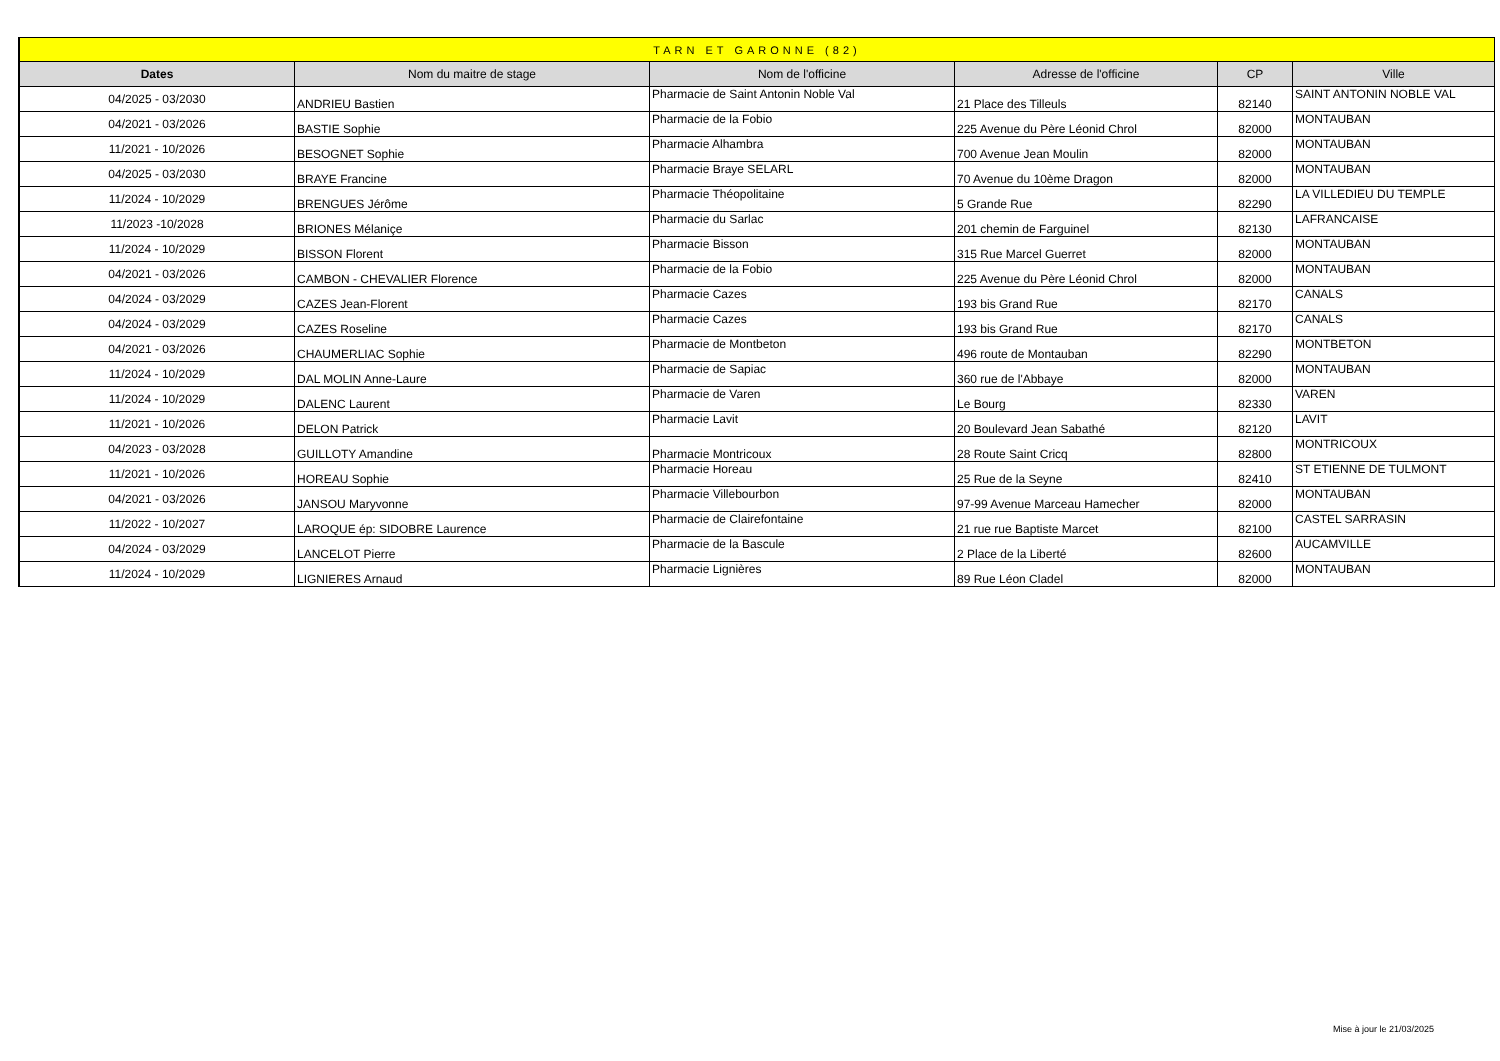| TARN ET GARONNE (82) | | | | | |
| Dates | Nom du maitre de stage | Nom de l'officine | Adresse de l'officine | CP | Ville |
| 04/2025 - 03/2030 | ANDRIEU Bastien | Pharmacie de Saint Antonin Noble Val | 21 Place des Tilleuls | 82140 | SAINT ANTONIN NOBLE VAL |
| 04/2021 - 03/2026 | BASTIE Sophie | Pharmacie de la Fobio | 225 Avenue du Père Léonid Chrol | 82000 | MONTAUBAN |
| 11/2021 - 10/2026 | BESOGNET Sophie | Pharmacie Alhambra | 700 Avenue Jean Moulin | 82000 | MONTAUBAN |
| 04/2025 - 03/2030 | BRAYE Francine | Pharmacie Braye SELARL | 70 Avenue du 10ème Dragon | 82000 | MONTAUBAN |
| 11/2024 - 10/2029 | BRENGUES Jérôme | Pharmacie Théopolitaine | 5 Grande Rue | 82290 | LA VILLEDIEU DU TEMPLE |
| 11/2023 -10/2028 | BRIONES Mélaniçe | Pharmacie du Sarlac | 201 chemin de Farguinel | 82130 | LAFRANCAISE |
| 11/2024 - 10/2029 | BISSON Florent | Pharmacie Bisson | 315 Rue Marcel Guerret | 82000 | MONTAUBAN |
| 04/2021 - 03/2026 | CAMBON - CHEVALIER Florence | Pharmacie de la Fobio | 225 Avenue du Père Léonid Chrol | 82000 | MONTAUBAN |
| 04/2024 - 03/2029 | CAZES Jean-Florent | Pharmacie Cazes | 193 bis Grand Rue | 82170 | CANALS |
| 04/2024 - 03/2029 | CAZES Roseline | Pharmacie Cazes | 193 bis Grand Rue | 82170 | CANALS |
| 04/2021 - 03/2026 | CHAUMERLIAC Sophie | Pharmacie de Montbeton | 496 route de Montauban | 82290 | MONTBETON |
| 11/2024 - 10/2029 | DAL MOLIN Anne-Laure | Pharmacie de Sapiac | 360 rue de l'Abbaye | 82000 | MONTAUBAN |
| 11/2024 - 10/2029 | DALENC Laurent | Pharmacie de Varen | Le Bourg | 82330 | VAREN |
| 11/2021 - 10/2026 | DELON Patrick | Pharmacie Lavit | 20 Boulevard Jean Sabathé | 82120 | LAVIT |
| 04/2023 - 03/2028 | GUILLOTY Amandine | Pharmacie Montricoux | 28 Route Saint Cricq | 82800 | MONTRICOUX |
| 11/2021 - 10/2026 | HOREAU Sophie | Pharmacie Horeau | 25 Rue de la Seyne | 82410 | ST ETIENNE DE TULMONT |
| 04/2021 - 03/2026 | JANSOU Maryvonne | Pharmacie Villebourbon | 97-99 Avenue Marceau Hamecher | 82000 | MONTAUBAN |
| 11/2022 - 10/2027 | LAROQUE ép: SIDOBRE Laurence | Pharmacie de Clairefontaine | 21 rue rue Baptiste Marcet | 82100 | CASTEL SARRASIN |
| 04/2024 - 03/2029 | LANCELOT Pierre | Pharmacie de la Bascule | 2 Place de la Liberté | 82600 | AUCAMVILLE |
| 11/2024 - 10/2029 | LIGNIERES Arnaud | Pharmacie Lignières | 89 Rue Léon Cladel | 82000 | MONTAUBAN |
Mise à jour le 21/03/2025